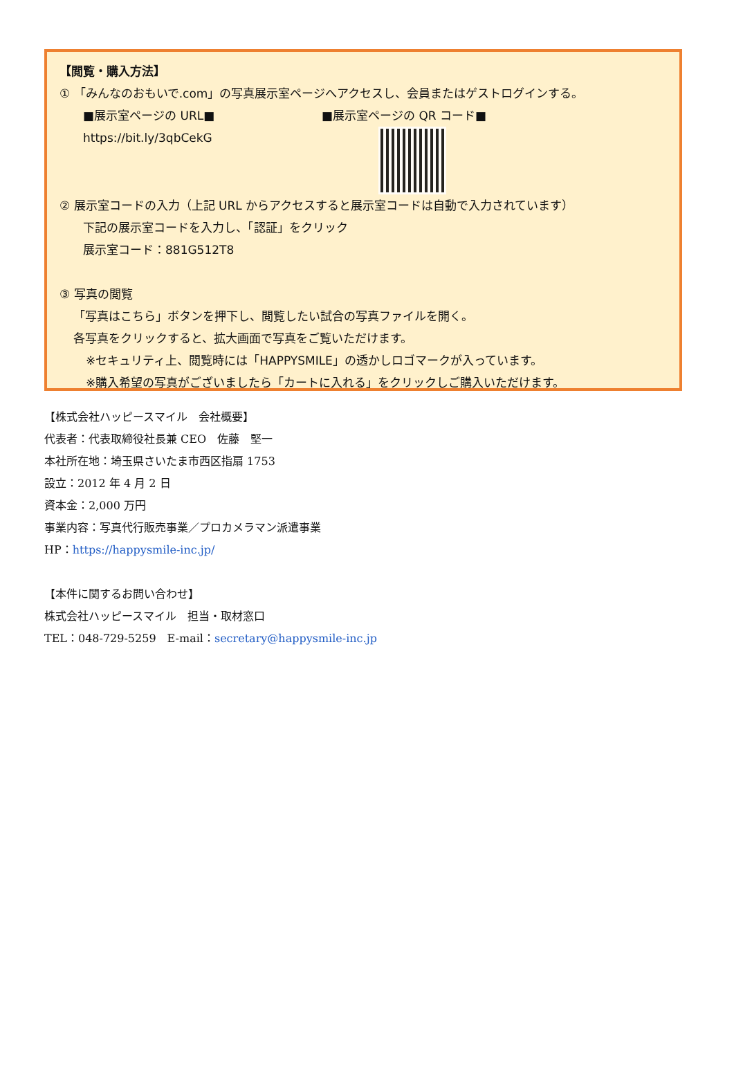【閲覧・購入方法】
① 「みんなのおもいで.com」の写真展示室ページへアクセスし、会員またはゲストログインする。
■展示室ページの URL■
https://bit.ly/3qbCekG
■展示室ページの QR コード■
② 展示室コードの入力（上記 URL からアクセスすると展示室コードは自動で入力されています）
下記の展示室コードを入力し、「認証」をクリック
展示室コード：881G512T8
③ 写真の閲覧
「写真はこちら」ボタンを押下し、閲覧したい試合の写真ファイルを開く。
各写真をクリックすると、拡大画面で写真をご覧いただけます。
※セキュリティ上、閲覧時には「HAPPYSMILE」の透かしロゴマークが入っています。
※購入希望の写真がございましたら「カートに入れる」をクリックしご購入いただけます。
【株式会社ハッピースマイル　会社概要】
代表者：代表取締役社長兼 CEO　佐藤　堅一
本社所在地：埼玉県さいたま市西区指扇 1753
設立：2012 年 4 月 2 日
資本金：2,000 万円
事業内容：写真代行販売事業／プロカメラマン派遣事業
HP：https://happysmile-inc.jp/
【本件に関するお問い合わせ】
株式会社ハッピースマイル　担当・取材窓口
TEL：048-729-5259　E-mail：secretary@happysmile-inc.jp